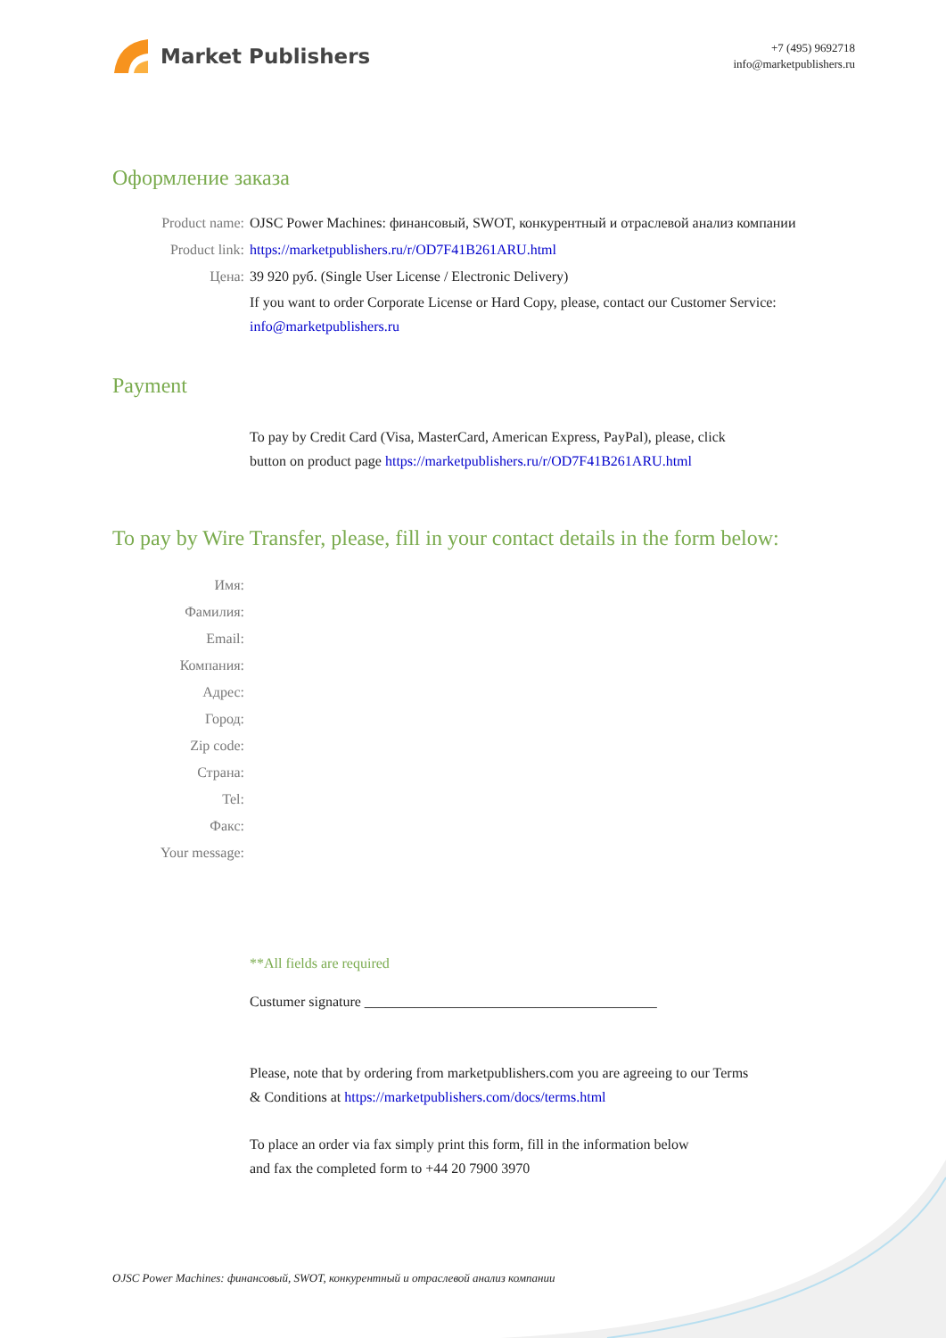Market Publishers
+7 (495) 9692718
info@marketpublishers.ru
Оформление заказа
Product name: OJSC Power Machines: финансовый, SWOT, конкурентный и отраслевой анализ компании
Product link: https://marketpublishers.ru/r/OD7F41B261ARU.html
Цена: 39 920 руб. (Single User License / Electronic Delivery)
If you want to order Corporate License or Hard Copy, please, contact our Customer Service:
info@marketpublishers.ru
Payment
To pay by Credit Card (Visa, MasterCard, American Express, PayPal), please, click
button on product page https://marketpublishers.ru/r/OD7F41B261ARU.html
To pay by Wire Transfer, please, fill in your contact details in the form below:
Имя:
Фамилия:
Email:
Компания:
Адрес:
Город:
Zip code:
Страна:
Tel:
Факс:
Your message:
**All fields are required
Custumer signature _________________________________________
Please, note that by ordering from marketpublishers.com you are agreeing to our Terms
& Conditions at https://marketpublishers.com/docs/terms.html
To place an order via fax simply print this form, fill in the information below
and fax the completed form to +44 20 7900 3970
OJSC Power Machines: финансовый, SWOT, конкурентный и отраслевой анализ компании